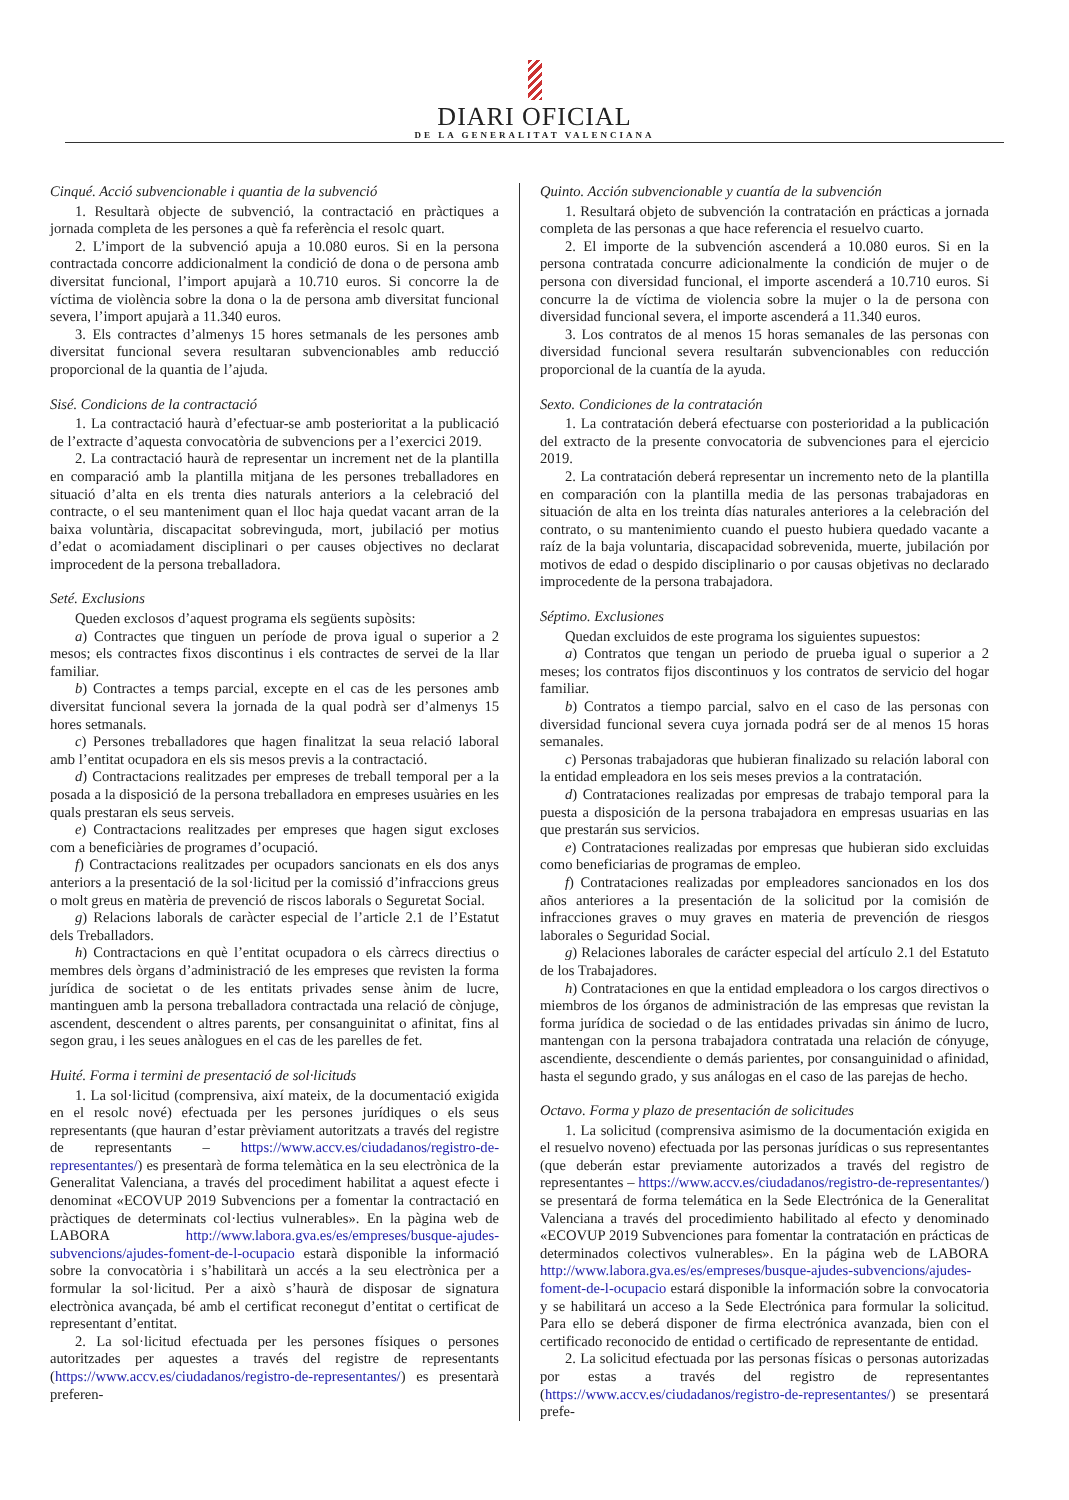DIARI OFICIAL
DE LA GENERALITAT VALENCIANA
Cinqué. Acció subvencionable i quantia de la subvenció
1. Resultarà objecte de subvenció, la contractació en pràctiques a jornada completa de les persones a què fa referència el resolc quart.
2. L’import de la subvenció apuja a 10.080 euros. Si en la persona contractada concorre addicionalment la condició de dona o de persona amb diversitat funcional, l’import apujarà a 10.710 euros. Si concorre la de víctima de violència sobre la dona o la de persona amb diversitat funcional severa, l’import apujarà a 11.340 euros.
3. Els contractes d’almenys 15 hores setmanals de les persones amb diversitat funcional severa resultaran subvencionables amb reducció proporcional de la quantia de l’ajuda.
Sisé. Condicions de la contractació
1. La contractació haurà d’efectuar-se amb posterioritat a la publicació de l’extracte d’aquesta convocatòria de subvencions per a l’exercici 2019.
2. La contractació haurà de representar un increment net de la plantilla en comparació amb la plantilla mitjana de les persones treballadores en situació d’alta en els trenta dies naturals anteriors a la celebració del contracte, o el seu manteniment quan el lloc haja quedat vacant arran de la baixa voluntària, discapacitat sobrevinguda, mort, jubilació per motius d’edat o acomiadament disciplinari o per causes objectives no declarat improcedent de la persona treballadora.
Seté. Exclusions
Queden exclosos d’aquest programa els següents supòsits:
a) Contractes que tinguen un període de prova igual o superior a 2 mesos; els contractes fixos discontinus i els contractes de servei de la llar familiar.
b) Contractes a temps parcial, excepte en el cas de les persones amb diversitat funcional severa la jornada de la qual podrà ser d’almenys 15 hores setmanals.
c) Persones treballadores que hagen finalitzat la seua relació laboral amb l’entitat ocupadora en els sis mesos previs a la contractació.
d) Contractacions realitzades per empreses de treball temporal per a la posada a la disposició de la persona treballadora en empreses usuàries en les quals prestaran els seus serveis.
e) Contractacions realitzades per empreses que hagen sigut excloses com a beneficiàries de programes d’ocupació.
f) Contractacions realitzades per ocupadors sancionats en els dos anys anteriors a la presentació de la sol·licitud per la comissió d’infraccions greus o molt greus en matèria de prevenció de riscos laborals o Seguretat Social.
g) Relacions laborals de caràcter especial de l’article 2.1 de l’Estatut dels Treballadors.
h) Contractacions en què l’entitat ocupadora o els càrrecs directius o membres dels òrgans d’administració de les empreses que revisten la forma jurídica de societat o de les entitats privades sense ànim de lucre, mantinguen amb la persona treballadora contractada una relació de cònjuge, ascendent, descendent o altres parents, per consanguinitat o afinitat, fins al segon grau, i les seues anàlogues en el cas de les parelles de fet.
Huité. Forma i termini de presentació de sol·licituds
1. La sol·licitud (comprensiva, així mateix, de la documentació exigida en el resolc nové) efectuada per les persones jurídiques o els seus representants (que hauran d’estar prèviament autoritzats a través del registre de representants – https://www.accv.es/ciudadanos/registro-de-representantes/) es presentarà de forma telemàtica en la seu electrònica de la Generalitat Valenciana, a través del procediment habilitat a aquest efecte i denominat «ECOVUP 2019 Subvencions per a fomentar la contractació en pràctiques de determinats col·lectius vulnerables». En la pàgina web de LABORA http://www.labora.gva.es/es/empreses/busque-ajudes-subvencions/ajudes-foment-de-l-ocupacio estarà disponible la informació sobre la convocatòria i s’habilitarà un accés a la seu electrònica per a formular la sol·licitud. Per a això s’haurà de disposar de signatura electrònica avançada, bé amb el certificat reconegut d’entitat o certificat de representant d’entitat.
2. La sol·licitud efectuada per les persones físiques o persones autoritzades per aquestes a través del registre de representants (https://www.accv.es/ciudadanos/registro-de-representantes/) es presentarà preferen-
Quinto. Acción subvencionable y cuantía de la subvención
1. Resultará objeto de subvención la contratación en prácticas a jornada completa de las personas a que hace referencia el resuelvo cuarto.
2. El importe de la subvención ascenderá a 10.080 euros. Si en la persona contratada concurre adicionalmente la condición de mujer o de persona con diversidad funcional, el importe ascenderá a 10.710 euros. Si concurre la de víctima de violencia sobre la mujer o la de persona con diversidad funcional severa, el importe ascenderá a 11.340 euros.
3. Los contratos de al menos 15 horas semanales de las personas con diversidad funcional severa resultarán subvencionables con reducción proporcional de la cuantía de la ayuda.
Sexto. Condiciones de la contratación
1. La contratación deberá efectuarse con posterioridad a la publicación del extracto de la presente convocatoria de subvenciones para el ejercicio 2019.
2. La contratación deberá representar un incremento neto de la plantilla en comparación con la plantilla media de las personas trabajadoras en situación de alta en los treinta días naturales anteriores a la celebración del contrato, o su mantenimiento cuando el puesto hubiera quedado vacante a raíz de la baja voluntaria, discapacidad sobrevenida, muerte, jubilación por motivos de edad o despido disciplinario o por causas objetivas no declarado improcedente de la persona trabajadora.
Séptimo. Exclusiones
Quedan excluidos de este programa los siguientes supuestos:
a) Contratos que tengan un periodo de prueba igual o superior a 2 meses; los contratos fijos discontinuos y los contratos de servicio del hogar familiar.
b) Contratos a tiempo parcial, salvo en el caso de las personas con diversidad funcional severa cuya jornada podrá ser de al menos 15 horas semanales.
c) Personas trabajadoras que hubieran finalizado su relación laboral con la entidad empleadora en los seis meses previos a la contratación.
d) Contrataciones realizadas por empresas de trabajo temporal para la puesta a disposición de la persona trabajadora en empresas usuarias en las que prestarán sus servicios.
e) Contrataciones realizadas por empresas que hubieran sido excluidas como beneficiarias de programas de empleo.
f) Contrataciones realizadas por empleadores sancionados en los dos años anteriores a la presentación de la solicitud por la comisión de infracciones graves o muy graves en materia de prevención de riesgos laborales o Seguridad Social.
g) Relaciones laborales de carácter especial del artículo 2.1 del Estatuto de los Trabajadores.
h) Contrataciones en que la entidad empleadora o los cargos directivos o miembros de los órganos de administración de las empresas que revistan la forma jurídica de sociedad o de las entidades privadas sin ánimo de lucro, mantengan con la persona trabajadora contratada una relación de cónyuge, ascendiente, descendiente o demás parientes, por consanguinidad o afinidad, hasta el segundo grado, y sus análogas en el caso de las parejas de hecho.
Octavo. Forma y plazo de presentación de solicitudes
1. La solicitud (comprensiva asimismo de la documentación exigida en el resuelvo noveno) efectuada por las personas jurídicas o sus representantes (que deberán estar previamente autorizados a través del registro de representantes – https://www.accv.es/ciudadanos/registro-de-representantes/) se presentará de forma telemática en la Sede Electrónica de la Generalitat Valenciana a través del procedimiento habilitado al efecto y denominado «ECOVUP 2019 Subvenciones para fomentar la contratación en prácticas de determinados colectivos vulnerables». En la página web de LABORA http://www.labora.gva.es/es/empreses/busque-ajudes-subvencions/ajudes-foment-de-l-ocupacio estará disponible la información sobre la convocatoria y se habilitará un acceso a la Sede Electrónica para formular la solicitud. Para ello se deberá disponer de firma electrónica avanzada, bien con el certificado reconocido de entidad o certificado de representante de entidad.
2. La solicitud efectuada por las personas físicas o personas autorizadas por estas a través del registro de representantes (https://www.accv.es/ciudadanos/registro-de-representantes/) se presentará prefe-